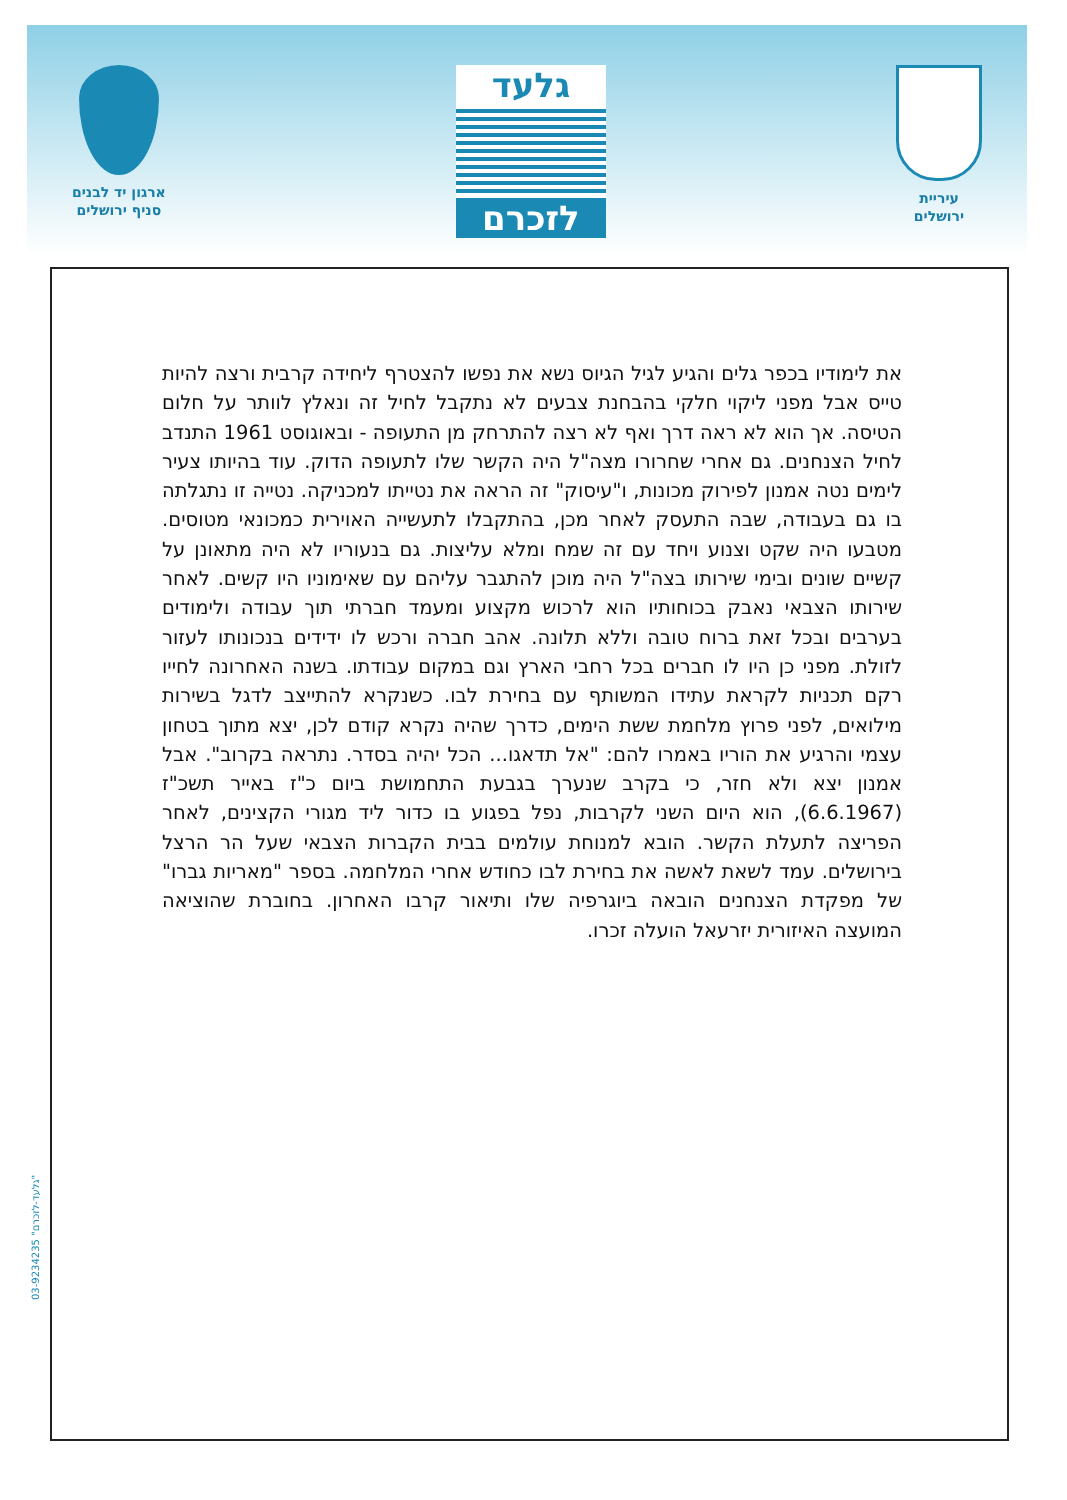עיריית
ירושלים
גלעד
לזכרם
ארגון יד לבנים
סניף ירושלים
את לימודיו בכפר גלים והגיע לגיל הגיוס נשא את נפשו להצטרף ליחידה קרבית ורצה להיות טייס אבל מפני ליקוי חלקי בהבחנת צבעים לא נתקבל לחיל זה ונאלץ לוותר על חלום הטיסה. אך הוא לא ראה דרך ואף לא רצה להתרחק מן התעופה - ובאוגוסט 1961 התנדב לחיל הצנחנים. גם אחרי שחרורו מצה"ל היה הקשר שלו לתעופה הדוק. עוד בהיותו צעיר לימים נטה אמנון לפירוק מכונות, ו"עיסוק" זה הראה את נטייתו למכניקה. נטייה זו נתגלתה בו גם בעבודה, שבה התעסק לאחר מכן, בהתקבלו לתעשייה האוירית כמכונאי מטוסים. מטבעו היה שקט וצנוע ויחד עם זה שמח ומלא עליצות. גם בנעוריו לא היה מתאונן על קשיים שונים ובימי שירותו בצה"ל היה מוכן להתגבר עליהם עם שאימוניו היו קשים. לאחר שירותו הצבאי נאבק בכוחותיו הוא לרכוש מקצוע ומעמד חברתי תוך עבודה ולימודים בערבים ובכל זאת ברוח טובה וללא תלונה. אהב חברה ורכש לו ידידים בנכונותו לעזור לזולת. מפני כן היו לו חברים בכל רחבי הארץ וגם במקום עבודתו. בשנה האחרונה לחייו רקם תכניות לקראת עתידו המשותף עם בחירת לבו. כשנקרא להתייצב לדגל בשירות מילואים, לפני פרוץ מלחמת ששת הימים, כדרך שהיה נקרא קודם לכן, יצא מתוך בטחון עצמי והרגיע את הוריו באמרו להם: "אל תדאגו... הכל יהיה בסדר. נתראה בקרוב". אבל אמנון יצא ולא חזר, כי בקרב שנערך בגבעת התחמושת ביום כ"ז באייר תשכ"ז (6.6.1967), הוא היום השני לקרבות, נפל בפגוע בו כדור ליד מגורי הקצינים, לאחר הפריצה לתעלת הקשר. הובא למנוחת עולמים בבית הקברות הצבאי שעל הר הרצל בירושלים. עמד לשאת לאשה את בחירת לבו כחודש אחרי המלחמה. בספר "מאריות גברו" של מפקדת הצנחנים הובאה ביוגרפיה שלו ותיאור קרבו האחרון. בחוברת שהוציאה המועצה האיזורית יזרעאל הועלה זכרו.
03-9234235 "גלעד-לזכרם"